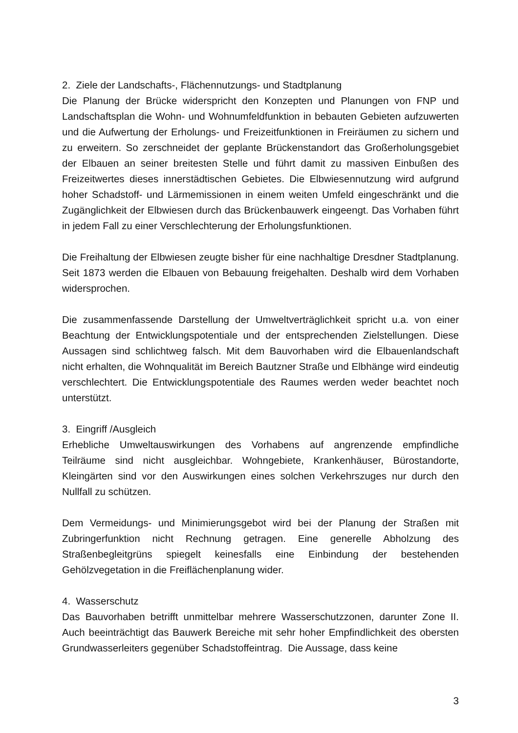2. Ziele der Landschafts-, Flächennutzungs- und Stadtplanung
Die Planung der Brücke widerspricht den Konzepten und Planungen von FNP und Landschaftsplan die Wohn- und Wohnumfeldfunktion in bebauten Gebieten aufzuwerten und die Aufwertung der Erholungs- und Freizeitfunktionen in Freiräumen zu sichern und zu erweitern. So zerschneidet der geplante Brückenstandort das Großerholungsgebiet der Elbauen an seiner breitesten Stelle und führt damit zu massiven Einbußen des Freizeitwertes dieses innerstädtischen Gebietes. Die Elbwiesennutzung wird aufgrund hoher Schadstoff- und Lärmemissionen in einem weiten Umfeld eingeschränkt und die Zugänglichkeit der Elbwiesen durch das Brückenbauwerk eingeengt. Das Vorhaben führt in jedem Fall zu einer Verschlechterung der Erholungsfunktionen.
Die Freihaltung der Elbwiesen zeugte bisher für eine nachhaltige Dresdner Stadtplanung. Seit 1873 werden die Elbauen von Bebauung freigehalten. Deshalb wird dem Vorhaben widersprochen.
Die zusammenfassende Darstellung der Umweltverträglichkeit spricht u.a. von einer Beachtung der Entwicklungspotentiale und der entsprechenden Zielstellungen. Diese Aussagen sind schlichtweg falsch. Mit dem Bauvorhaben wird die Elbauenlandschaft nicht erhalten, die Wohnqualität im Bereich Bautzner Straße und Elbhänge wird eindeutig verschlechtert. Die Entwicklungspotentiale des Raumes werden weder beachtet noch unterstützt.
3. Eingriff /Ausgleich
Erhebliche Umweltauswirkungen des Vorhabens auf angrenzende empfindliche Teilräume sind nicht ausgleichbar. Wohngebiete, Krankenhäuser, Bürostandorte, Kleingärten sind vor den Auswirkungen eines solchen Verkehrszuges nur durch den Nullfall zu schützen.
Dem Vermeidungs- und Minimierungsgebot wird bei der Planung der Straßen mit Zubringerfunktion nicht Rechnung getragen. Eine generelle Abholzung des Straßenbegleitgrüns spiegelt keinesfalls eine Einbindung der bestehenden Gehölzvegetation in die Freiflächenplanung wider.
4. Wasserschutz
Das Bauvorhaben betrifft unmittelbar mehrere Wasserschutzzonen, darunter Zone II. Auch beeinträchtigt das Bauwerk Bereiche mit sehr hoher Empfindlichkeit des obersten Grundwasserleiters gegenüber Schadstoffeintrag. Die Aussage, dass keine
3